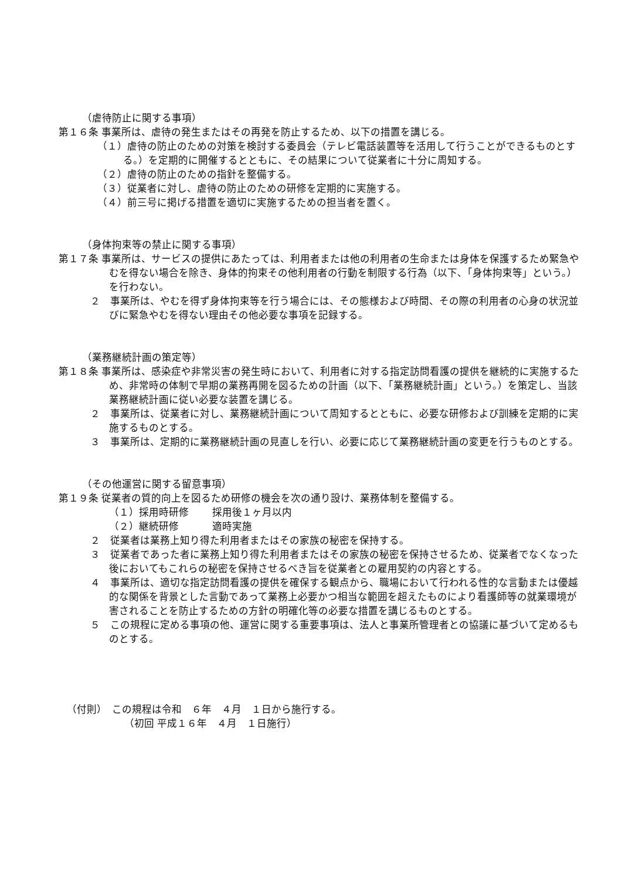（虐待防止に関する事項）
第１６条 事業所は、虐待の発生またはその再発を防止するため、以下の措置を講じる。
（１）虐待の防止のための対策を検討する委員会（テレビ電話装置等を活用して行うことができるものとする。）を定期的に開催するとともに、その結果について従業者に十分に周知する。
（２）虐待の防止のための指針を整備する。
（３）従業者に対し、虐待の防止のための研修を定期的に実施する。
（４）前三号に掲げる措置を適切に実施するための担当者を置く。
（身体拘束等の禁止に関する事項）
第１７条 事業所は、サービスの提供にあたっては、利用者または他の利用者の生命または身体を保護するため緊急やむを得ない場合を除き、身体的拘束その他利用者の行動を制限する行為（以下、「身体拘束等」という。）を行わない。
２　事業所は、やむを得ず身体拘束等を行う場合には、その態様および時間、その際の利用者の心身の状況並びに緊急やむを得ない理由その他必要な事項を記録する。
（業務継続計画の策定等）
第１８条 事業所は、感染症や非常災害の発生時において、利用者に対する指定訪問看護の提供を継続的に実施するため、非常時の体制で早期の業務再開を図るための計画（以下、「業務継続計画」という。）を策定し、当該業務継続計画に従い必要な装置を講じる。
２　事業所は、従業者に対し、業務継続計画について周知するとともに、必要な研修および訓練を定期的に実施するものとする。
３　事業所は、定期的に業務継続計画の見直しを行い、必要に応じて業務継続計画の変更を行うものとする。
（その他運営に関する留意事項）
第１９条 従業者の質的向上を図るため研修の機会を次の通り設け、業務体制を整備する。
| （１）採用時研修 | 採用後１ヶ月以内 |
| （２）継続研修 | 適時実施 |
２　従業者は業務上知り得た利用者またはその家族の秘密を保持する。
３　従業者であった者に業務上知り得た利用者またはその家族の秘密を保持させるため、従業者でなくなった後においてもこれらの秘密を保持させるべき旨を従業者との雇用契約の内容とする。
４　事業所は、適切な指定訪問看護の提供を確保する観点から、職場において行われる性的な言動または優越的な関係を背景とした言動であって業務上必要かつ相当な範囲を超えたものにより看護師等の就業環境が害されることを防止するための方針の明確化等の必要な措置を講じるものとする。
５　この規程に定める事項の他、運営に関する重要事項は、法人と事業所管理者との協議に基づいて定めるものとする。
（付則）　この規程は令和　６年　４月　１日から施行する。
（初回 平成１６年　４月　１日施行）